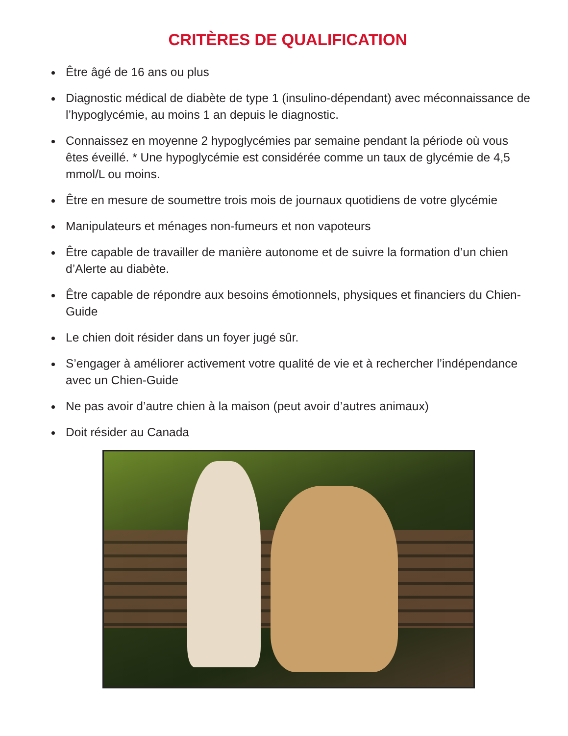CRITÈRES DE QUALIFICATION
Être âgé de 16 ans ou plus
Diagnostic médical de diabète de type 1 (insulino-dépendant) avec méconnaissance de l’hypoglycémie, au moins 1 an depuis le diagnostic.
Connaissez en moyenne 2 hypoglycémies par semaine pendant la période où vous êtes éveillé. * Une hypoglycémie est considérée comme un taux de glycémie de 4,5 mmol/L ou moins.
Être en mesure de soumettre trois mois de journaux quotidiens de votre glycémie
Manipulateurs et ménages non-fumeurs et non vapoteurs
Être capable de travailler de manière autonome et de suivre la formation d’un chien d’Alerte au diabète.
Être capable de répondre aux besoins émotionnels, physiques et financiers du Chien-Guide
Le chien doit résider dans un foyer jugé sûr.
S’engager à améliorer activement votre qualité de vie et à rechercher l’indépendance avec un Chien-Guide
Ne pas avoir d’autre chien à la maison (peut avoir d’autres animaux)
Doit résider au Canada